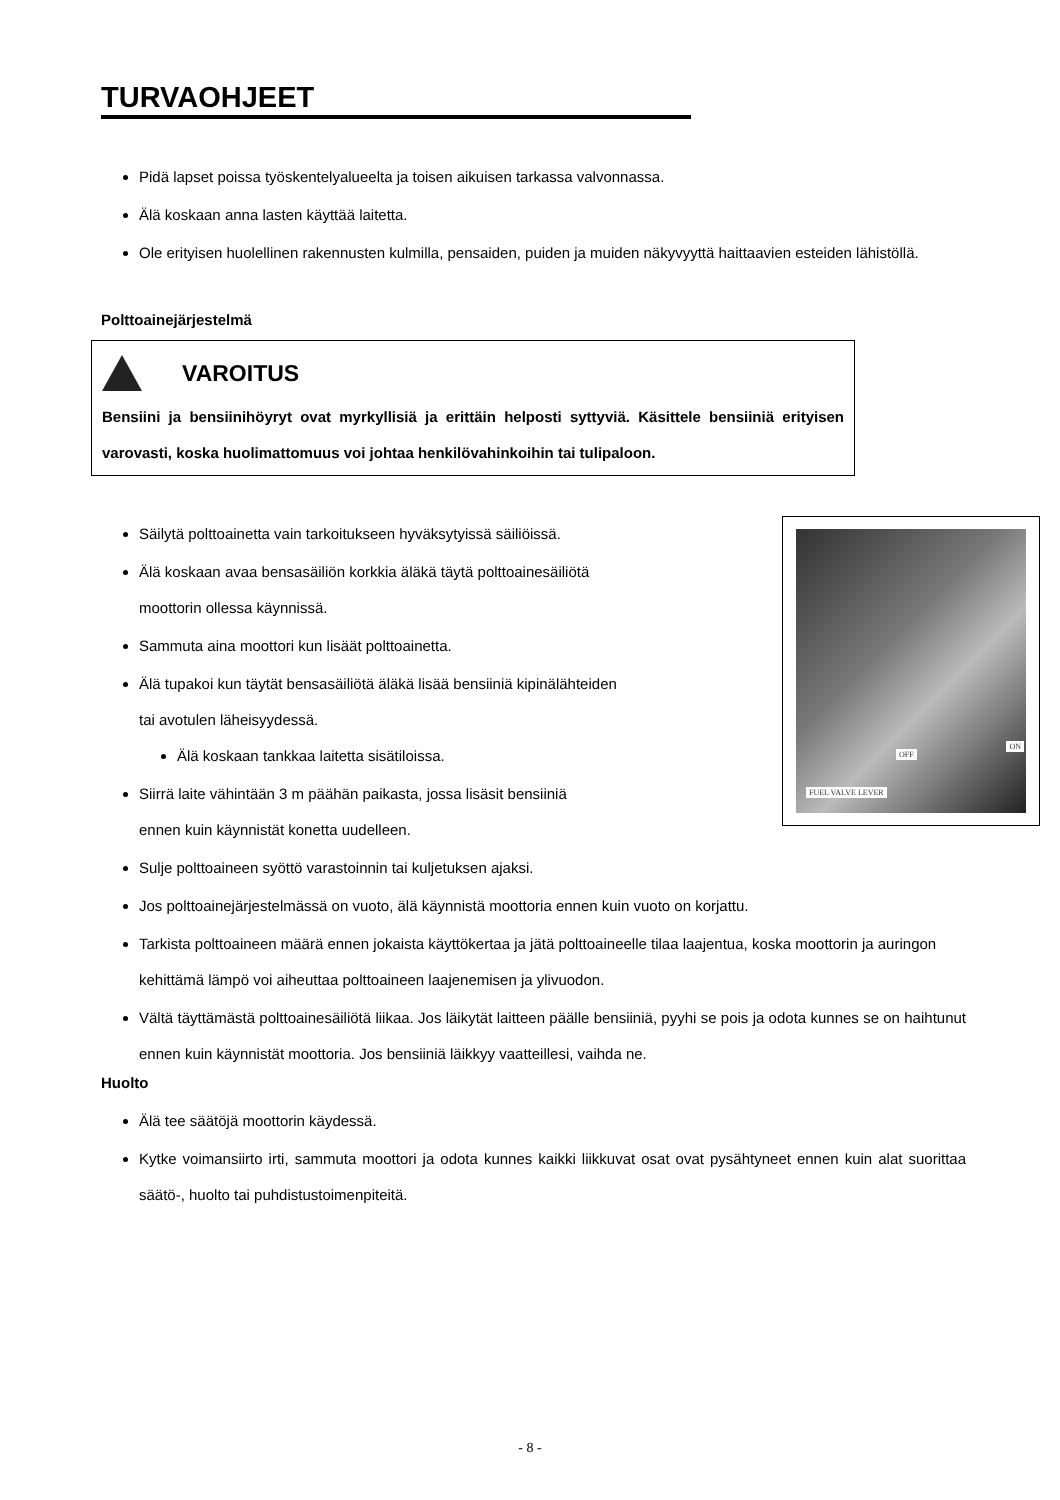TURVAOHJEET
Pidä lapset poissa työskentelyalueelta ja toisen aikuisen tarkassa valvonnassa.
Älä koskaan anna lasten käyttää laitetta.
Ole erityisen huolellinen rakennusten kulmilla, pensaiden, puiden ja muiden näkyvyyttä haittaavien esteiden lähistöllä.
Polttoainejärjestelmä
VAROITUS
Bensiini ja bensiinihöyryt ovat myrkyllisiä ja erittäin helposti syttyviä. Käsittele bensiiniä erityisen varovasti, koska huolimattomuus voi johtaa henkilövahinkoihin tai tulipaloon.
OFF
ON
FUEL VALVE LEVER
Säilytä polttoainetta vain tarkoitukseen hyväksytyissä säiliöissä.
Älä koskaan avaa bensasäiliön korkkia äläkä täytä polttoainesäiliötä
moottorin ollessa käynnissä.
Sammuta aina moottori kun lisäät polttoainetta.
Älä tupakoi kun täytät bensasäiliötä äläkä lisää bensiiniä kipinälähteiden
tai avotulen läheisyydessä.
Älä koskaan tankkaa laitetta sisätiloissa.
Siirrä laite vähintään 3 m päähän paikasta, jossa lisäsit bensiiniä
ennen kuin käynnistät konetta uudelleen.
Sulje polttoaineen syöttö varastoinnin tai kuljetuksen ajaksi.
Jos polttoainejärjestelmässä on vuoto, älä käynnistä moottoria ennen kuin vuoto on korjattu.
Tarkista polttoaineen määrä ennen jokaista käyttökertaa ja jätä polttoaineelle tilaa laajentua, koska moottorin ja auringon kehittämä lämpö voi aiheuttaa polttoaineen laajenemisen ja ylivuodon.
Vältä täyttämästä polttoainesäiliötä liikaa. Jos läikytät laitteen päälle bensiiniä, pyyhi se pois ja odota kunnes se on haihtunut ennen kuin käynnistät moottoria. Jos bensiiniä läikkyy vaatteillesi, vaihda ne.
Huolto
Älä tee säätöjä moottorin käydessä.
Kytke voimansiirto irti, sammuta moottori ja odota kunnes kaikki liikkuvat osat ovat pysähtyneet ennen kuin alat suorittaa säätö-, huolto tai puhdistustoimenpiteitä.
- 8 -